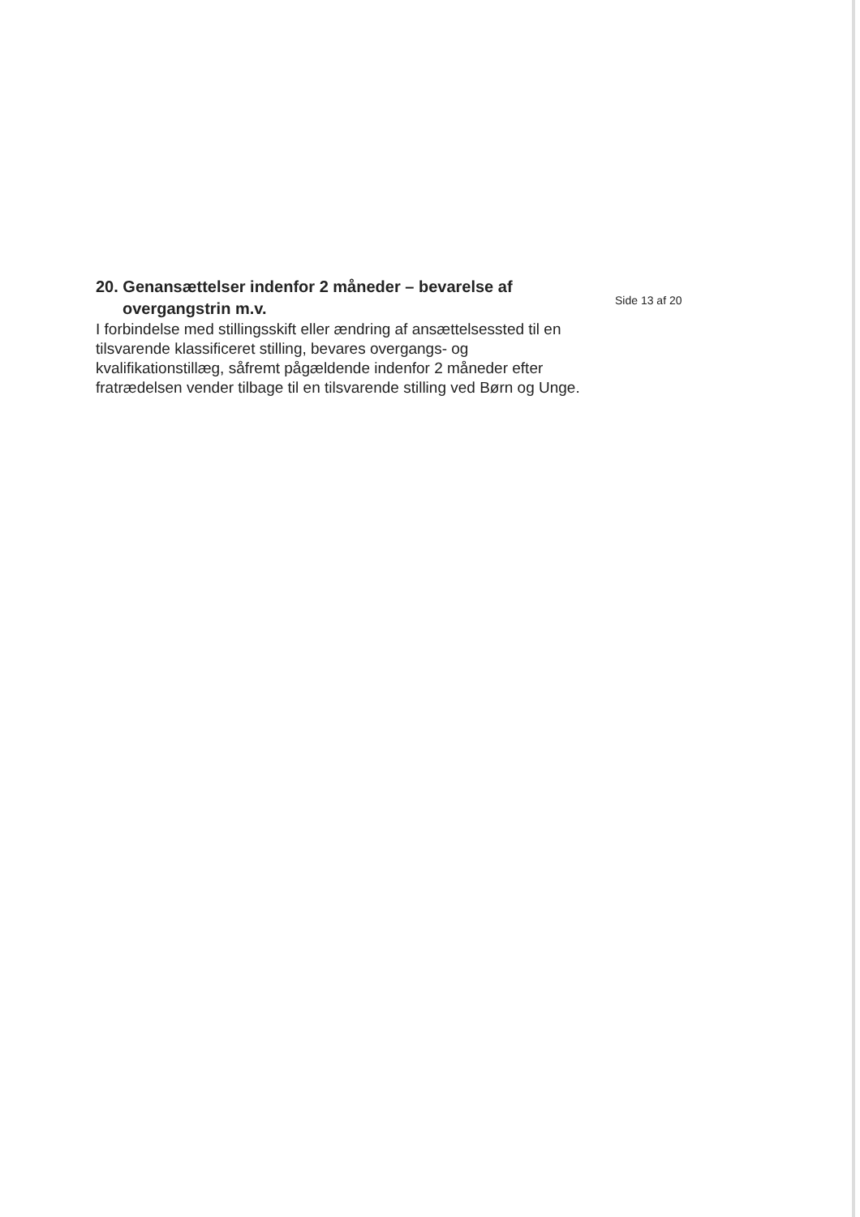20. Genansættelser indenfor 2 måneder – bevarelse af
overgangstrin m.v.
I forbindelse med stillingsskift eller ændring af ansættelsessted til en tilsvarende klassificeret stilling, bevares overgangs- og kvalifikationstillæg, såfremt pågældende indenfor 2 måneder efter fratrædelsen vender tilbage til en tilsvarende stilling ved Børn og Unge.
Side 13 af 20